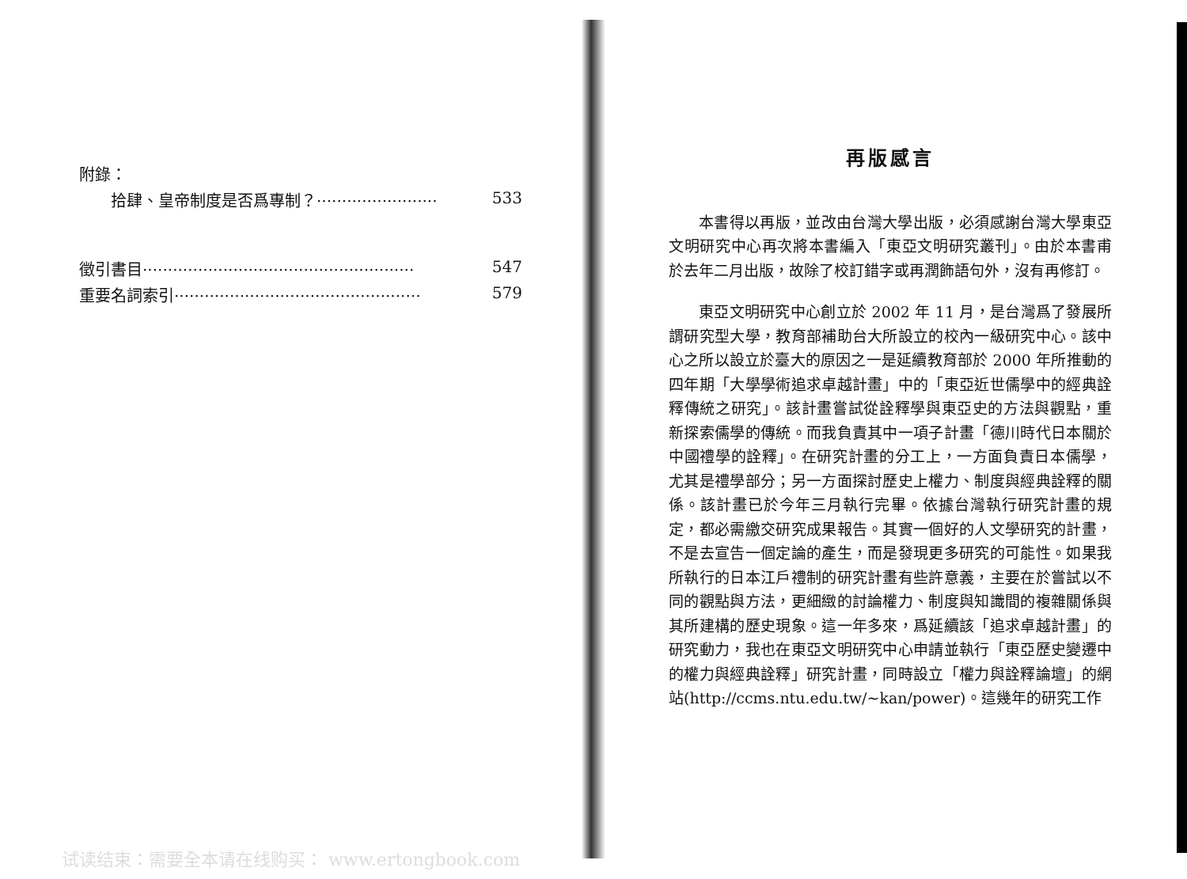附錄：
拾肆、皇帝制度是否爲專制？························ 533
徵引書目······················································ 547
重要名詞索引················································· 579
再版感言
本書得以再版，並改由台灣大學出版，必須感謝台灣大學東亞文明研究中心再次將本書編入「東亞文明研究叢刊」。由於本書甫於去年二月出版，故除了校訂錯字或再潤飾語句外，沒有再修訂。
東亞文明研究中心創立於 2002 年 11 月，是台灣爲了發展所謂研究型大學，教育部補助台大所設立的校內一級研究中心。該中心之所以設立於臺大的原因之一是延續教育部於 2000 年所推動的四年期「大學學術追求卓越計畫」中的「東亞近世儒學中的經典詮釋傳統之研究」。該計畫嘗試從詮釋學與東亞史的方法與觀點，重新探索儒學的傳統。而我負責其中一項子計畫「德川時代日本關於中國禮學的詮釋」。在研究計畫的分工上，一方面負責日本儒學，尤其是禮學部分；另一方面探討歷史上權力、制度與經典詮釋的關係。該計畫已於今年三月執行完畢。依據台灣執行研究計畫的規定，都必需繳交研究成果報告。其實一個好的人文學研究的計畫，不是去宣告一個定論的產生，而是發現更多研究的可能性。如果我所執行的日本江戶禮制的研究計畫有些許意義，主要在於嘗試以不同的觀點與方法，更細緻的討論權力、制度與知識間的複雜關係與其所建構的歷史現象。這一年多來，爲延續該「追求卓越計畫」的研究動力，我也在東亞文明研究中心申請並執行「東亞歷史變遷中的權力與經典詮釋」研究計畫，同時設立「權力與詮釋論壇」的網站(http://ccms.ntu.edu.tw/~kan/power)。這幾年的研究工作
试读结束：需要全本请在线购买： www.ertongbook.com